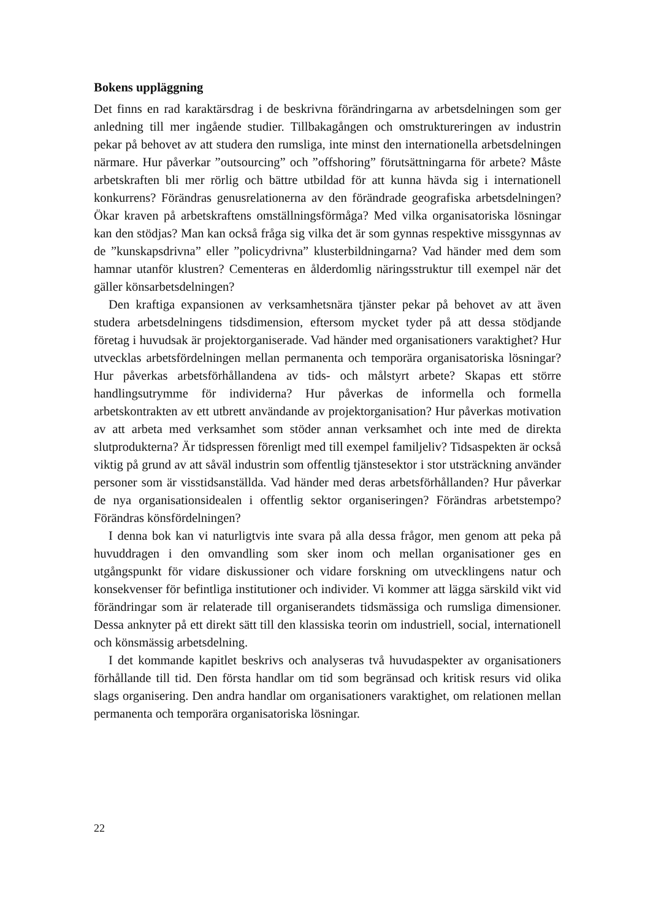Bokens uppläggning
Det finns en rad karaktärsdrag i de beskrivna förändringarna av arbetsdelningen som ger anledning till mer ingående studier. Tillbakagången och omstruktureringen av industrin pekar på behovet av att studera den rumsliga, inte minst den internationella arbetsdelningen närmare. Hur påverkar ”outsourcing” och ”offshoring” förutsättningarna för arbete? Måste arbetskraften bli mer rörlig och bättre utbildad för att kunna hävda sig i internationell konkurrens? Förändras genusrelationerna av den förändrade geografiska arbetsdelningen? Ökar kraven på arbetskraftens omställningsförmåga? Med vilka organisatoriska lösningar kan den stödjas? Man kan också fråga sig vilka det är som gynnas respektive missgynnas av de ”kunskapsdrivna” eller ”policydrivna” klusterbildningarna? Vad händer med dem som hamnar utanför klustren? Cementeras en ålderdomlig näringsstruktur till exempel när det gäller könsarbetsdelningen?
Den kraftiga expansionen av verksamhetsnära tjänster pekar på behovet av att även studera arbetsdelningens tidsdimension, eftersom mycket tyder på att dessa stödjande företag i huvudsak är projektorganiserade. Vad händer med organisationers varaktighet? Hur utvecklas arbetsfördelningen mellan permanenta och temporära organisatoriska lösningar? Hur påverkas arbetsförhållandena av tids- och målstyrt arbete? Skapas ett större handlingsutrymme för individerna? Hur påverkas de informella och formella arbetskontrakten av ett utbrett användande av projektorganisation? Hur påverkas motivation av att arbeta med verksamhet som stöder annan verksamhet och inte med de direkta slutprodukterna? Är tidspressen förenligt med till exempel familjeliv? Tidsaspekten är också viktig på grund av att såväl industrin som offentlig tjänstesektor i stor utsträckning använder personer som är visstidsanställda. Vad händer med deras arbetsförhållanden? Hur påverkar de nya organisationsidealen i offentlig sektor organiseringen? Förändras arbetstempo? Förändras könsfördelningen?
I denna bok kan vi naturligtvis inte svara på alla dessa frågor, men genom att peka på huvuddragen i den omvandling som sker inom och mellan organisationer ges en utgångspunkt för vidare diskussioner och vidare forskning om utvecklingens natur och konsekvenser för befintliga institutioner och individer. Vi kommer att lägga särskild vikt vid förändringar som är relaterade till organiserandets tidsmässiga och rumsliga dimensioner. Dessa anknyter på ett direkt sätt till den klassiska teorin om industriell, social, internationell och könsmässig arbetsdelning.
I det kommande kapitlet beskrivs och analyseras två huvudaspekter av organisationers förhållande till tid. Den första handlar om tid som begränsad och kritisk resurs vid olika slags organisering. Den andra handlar om organisationers varaktighet, om relationen mellan permanenta och temporära organisatoriska lösningar.
22